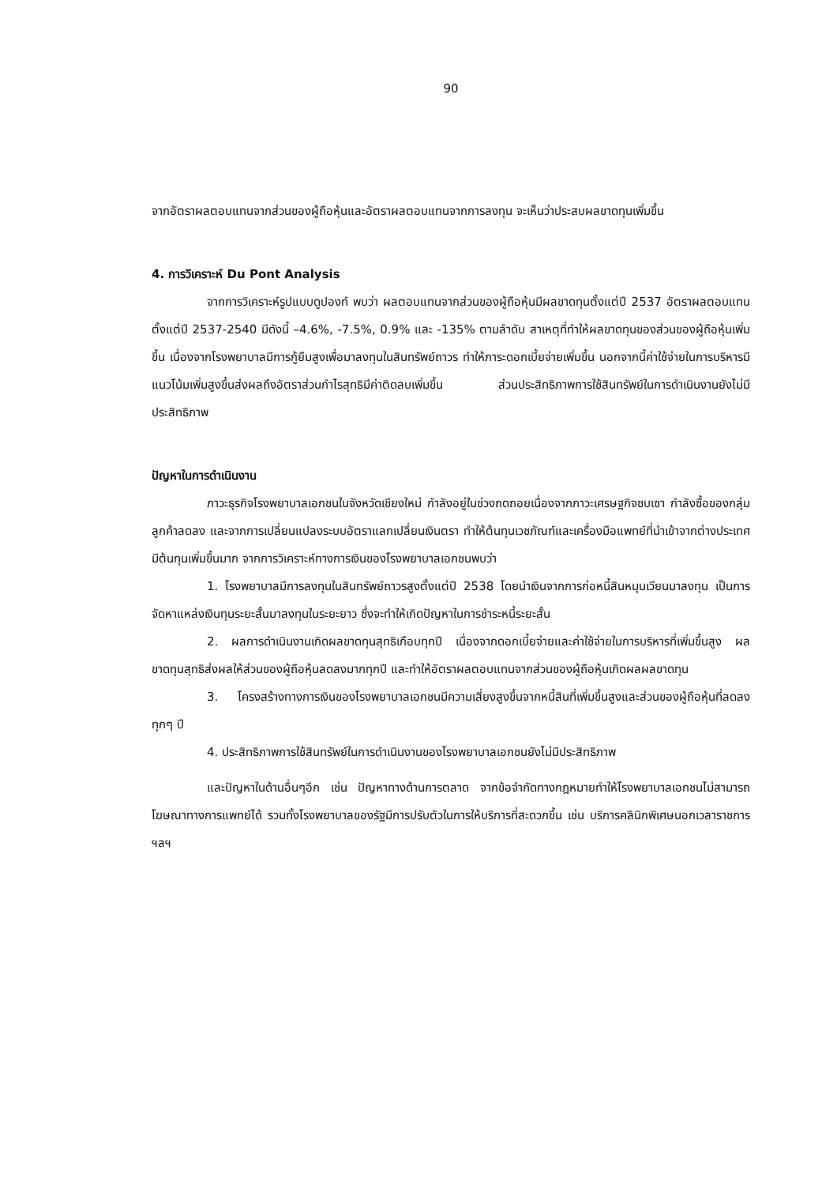90
จากอัตราผลตอบแทนจากส่วนของผู้ถือหุ้นและอัตราผลตอบแทนจากการลงทุน จะเห็นว่าประสบผลขาดทุนเพิ่มขึ้น
4. การวิเคราะห์ Du Pont Analysis
จากการวิเคราะห์รูปแบบดูปองท์ พบว่า ผลตอบแทนจากส่วนของผู้ถือหุ้นมีผลขาดทุนตั้งแต่ปี 2537 อัตราผลตอบแทนตั้งแต่ปี 2537-2540 มีดังนี้ –4.6%, -7.5%, 0.9% และ -135% ตามลำดับ สาเหตุที่ทำให้ผลขาดทุนของส่วนของผู้ถือหุ้นเพิ่มขึ้น เนื่องจากโรงพยาบาลมีการกู้ยืมสูงเพื่อมาลงทุนในสินทรัพย์ถาวร ทำให้ภาระดอกเบี้ยจ่ายเพิ่มขึ้น นอกจากนี้ค่าใช้จ่ายในการบริหารมีแนวโน้มเพิ่มสูงขึ้นส่งผลถึงอัตราส่วนกำไรสุทธิมีค่าติดลบเพิ่มขึ้น ส่วนประสิทธิภาพการใช้สินทรัพย์ในการดำเนินงานยังไม่มีประสิทธิภาพ
ปัญหาในการดำเนินงาน
ภาวะธุรกิจโรงพยาบาลเอกชนในจังหวัดเชียงใหม่ กำลังอยู่ในช่วงถดถอยเนื่องจากภาวะเศรษฐกิจซบเซา กำลังซื้อของกลุ่มลูกค้าลดลง และจากการเปลี่ยนแปลงระบบอัตราแลกเปลี่ยนเงินตรา ทำให้ต้นทุนเวชภัณฑ์และเครื่องมือแพทย์ที่นำเข้าจากต่างประเทศมีต้นทุนเพิ่มขึ้นมาก จากการวิเคราะห์ทางการเงินของโรงพยาบาลเอกชนพบว่า
1. โรงพยาบาลมีการลงทุนในสินทรัพย์ถาวรสูงตั้งแต่ปี 2538 โดยนำเงินจากการก่อหนี้สินหมุนเวียนมาลงทุน เป็นการจัดหาแหล่งเงินทุนระยะสั้นมาลงทุนในระยะยาว ซึ่งจะทำให้เกิดปัญหาในการชำระหนี้ระยะสั้น
2. ผลการดำเนินงานเกิดผลขาดทุนสุทธิเกือบทุกปี เนื่องจากดอกเบี้ยจ่ายและค่าใช้จ่ายในการบริหารที่เพิ่มขึ้นสูง ผลขาดทุนสุทธิส่งผลให้ส่วนของผู้ถือหุ้นลดลงมากทุกปี และทำให้อัตราผลตอบแทนจากส่วนของผู้ถือหุ้นเกิดผลผลขาดทุน
3. โครงสร้างทางการเงินของโรงพยาบาลเอกชนมีความเสี่ยงสูงขึ้นจากหนี้สินที่เพิ่มขึ้นสูงและส่วนของผู้ถือหุ้นที่ลดลงทุกๆ ปี
4. ประสิทธิภาพการใช้สินทรัพย์ในการดำเนินงานของโรงพยาบาลเอกชนยังไม่มีประสิทธิภาพ
และปัญหาในด้านอื่นๆอีก เช่น ปัญหาทางด้านการตลาด จากข้อจำกัดทางกฎหมายทำให้โรงพยาบาลเอกชนไม่สามารถโฆษณาทางการแพทย์ได้ รวมทั้งโรงพยาบาลของรัฐมีการปรับตัวในการให้บริการที่สะดวกขึ้น เช่น บริการคลินิกพิเศษนอกเวลาราชการ ฯลฯ